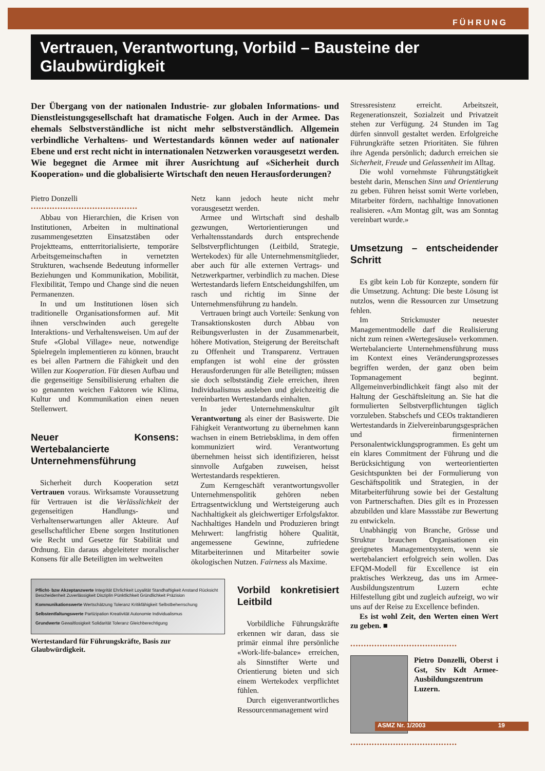FÜHRUNG
Vertrauen, Verantwortung, Vorbild – Bausteine der Glaubwürdigkeit
Der Übergang von der nationalen Industrie- zur globalen Informations- und Dienstleistungsgesellschaft hat dramatische Folgen. Auch in der Armee. Das ehemals Selbstverständliche ist nicht mehr selbstverständlich. Allgemein verbindliche Verhaltens- und Wertestandards können weder auf nationaler Ebene und erst recht nicht in internationalen Netzwerken vorausgesetzt werden. Wie begegnet die Armee mit ihrer Ausrichtung auf «Sicherheit durch Kooperation» und die globalisierte Wirtschaft den neuen Herausforderungen?
Pietro Donzelli
••••••••••••••••••••••••••••••••••••••••
Abbau von Hierarchien, die Krisen von Institutionen, Arbeiten in multinational zusammengesetzten Einsatzstäben oder Projektteams, entterritorialisierte, temporäre Arbeitsgemeinschaften in vernetzten Strukturen, wachsende Bedeutung informeller Beziehungen und Kommunikation, Mobilität, Flexibilität, Tempo und Change sind die neuen Permanenzen.
In und um Institutionen lösen sich traditionelle Organisationsformen auf. Mit ihnen verschwinden auch geregelte Interaktions- und Verhaltensweisen. Um auf der Stufe «Global Village» neue, notwendige Spielregeln implementieren zu können, braucht es bei allen Partnern die Fähigkeit und den Willen zur Kooperation. Für diesen Aufbau und die gegenseitige Sensibilisierung erhalten die so genannten weichen Faktoren wie Klima, Kultur und Kommunikation einen neuen Stellenwert.
Neuer Konsens: Wertebalancierte Unternehmensführung
Sicherheit durch Kooperation setzt Vertrauen voraus. Wirksamste Voraussetzung für Vertrauen ist die Verlässlichkeit der gegenseitigen Handlungs- und Verhaltenserwartungen aller Akteure. Auf gesellschaftlicher Ebene sorgen Institutionen wie Recht und Gesetze für Stabilität und Ordnung. Ein daraus abgeleiteter moralischer Konsens für alle Beteiligten im weltweiten
Netz kann jedoch heute nicht mehr vorausgesetzt werden.
Armee und Wirtschaft sind deshalb gezwungen, Wertorientierungen und Verhaltensstandards durch entsprechende Selbstverpflichtungen (Leitbild, Strategie, Wertekodex) für alle Unternehmensmitglieder, aber auch für alle externen Vertrags- und Netzwerkpartner, verbindlich zu machen. Diese Wertestandards liefern Entscheidungshilfen, um rasch und richtig im Sinne der Unternehmensführung zu handeln.
Vertrauen bringt auch Vorteile: Senkung von Transaktionskosten durch Abbau von Reibungsverlusten in der Zusammenarbeit, höhere Motivation, Steigerung der Bereitschaft zu Offenheit und Transparenz. Vertrauen empfangen ist wohl eine der grössten Herausforderungen für alle Beteiligten; müssen sie doch selbstständig Ziele erreichen, ihren Individualismus ausleben und gleichzeitig die vereinbarten Wertestandards einhalten.
In jeder Unternehmenskultur gilt Verantwortung als einer der Basiswerte. Die Fähigkeit Verantwortung zu übernehmen kann wachsen in einem Betriebsklima, in dem offen kommuniziert wird. Verantwortung übernehmen heisst sich identifizieren, heisst sinnvolle Aufgaben zuweisen, heisst Wertestandards respektieren.
Zum Kerngeschäft verantwortungsvoller Unternehmenspolitik gehören neben Ertragsentwicklung und Wertsteigerung auch Nachhaltigkeit als gleichwertiger Erfolgsfaktor. Nachhaltiges Handeln und Produzieren bringt Mehrwert: langfristig höhere Qualität, angemessene Gewinne, zufriedene Mitarbeiterinnen und Mitarbeiter sowie ökologischen Nutzen. Fairness als Maxime.
Pflicht- bzw Akzeptanzwerte Integrität Ehrlichkeit Loyalität Standhaftigkeit Anstand Rücksicht Bescheidenheit Zuverlässigkeit Disziplin Pünktlichkeit Gründlichkeit Präzision
Kommunikationswerte Wertschätzung Toleranz Kritikfähigkeit Selbstbeherrschung
Selbstentfaltungswerte Partizipation Kreativität Autonomie Individualismus
Grundwerte Gewaltlosigkeit Solidarität Toleranz Gleichberechtigung
Wertestandard für Führungskräfte, Basis zur Glaubwürdigkeit.
Vorbild konkretisiert Leitbild
Vorbildliche Führungskräfte erkennen wir daran, dass sie primär einmal ihre persönliche «Work-life-balance» erreichen, als Sinnstifter Werte und Orientierung bieten und sich einem Wertekodex verpflichtet fühlen.
Durch eigenverantwortliches Ressourcenmanagement wird
Stressresistenz erreicht. Arbeitszeit, Regenerationszeit, Sozialzeit und Privatzeit stehen zur Verfügung. 24 Stunden im Tag dürfen sinnvoll gestaltet werden. Erfolgreiche Führungkräfte setzen Prioritäten. Sie führen ihre Agenda persönlich; dadurch erreichen sie Sicherheit, Freude und Gelassenheit im Alltag.
Die wohl vornehmste Führungstätigkeit besteht darin, Menschen Sinn und Orientierung zu geben. Führen heisst somit Werte vorleben, Mitarbeiter fördern, nachhaltige Innovationen realisieren. «Am Montag gilt, was am Sonntag vereinbart wurde.»
Umsetzung – entscheidender Schritt
Es gibt kein Lob für Konzepte, sondern für die Umsetzung. Achtung: Die beste Lösung ist nutzlos, wenn die Ressourcen zur Umsetzung fehlen.
Im Strickmuster neuester Managementmodelle darf die Realisierung nicht zum reinen «Wertegesäusel» verkommen. Wertebalancierte Unternehmensführung muss im Kontext eines Veränderungsprozesses begriffen werden, der ganz oben beim Topmanagement beginnt. Allgemeinverbindlichkeit fängt also mit der Haltung der Geschäftsleitung an. Sie hat die formulierten Selbstverpflichtungen täglich vorzuleben. Stabschefs und CEOs traktandieren Wertestandards in Zielvereinbarungsgesprächen und firmeninternen Personalentwicklungsprogrammen. Es geht um ein klares Commitment der Führung und die Berücksichtigung von werteorientierten Gesichtspunkten bei der Formulierung von Geschäftspolitik und Strategien, in der Mitarbeiterführung sowie bei der Gestaltung von Partnerschaften. Dies gilt es in Prozessen abzubilden und klare Massstäbe zur Bewertung zu entwickeln.
Unabhängig von Branche, Grösse und Struktur brauchen Organisationen ein geeignetes Managementsystem, wenn sie wertebalanciert erfolgreich sein wollen. Das EFQM-Modell für Excellence ist ein praktisches Werkzeug, das uns im Armee-Ausbildungszentrum Luzern echte Hilfestellung gibt und zugleich aufzeigt, wo wir uns auf der Reise zu Excellence befinden.
Es ist wohl Zeit, den Werten einen Wert zu geben. ■
••••••••••••••••••••••••••••••••••••••••
Pietro Donzelli, Oberst i Gst, Stv Kdt Armee-Ausbildungszentrum Luzern.
••••••••••••••••••••••••••••••••••••••••
ASMZ Nr. 1/2003 19